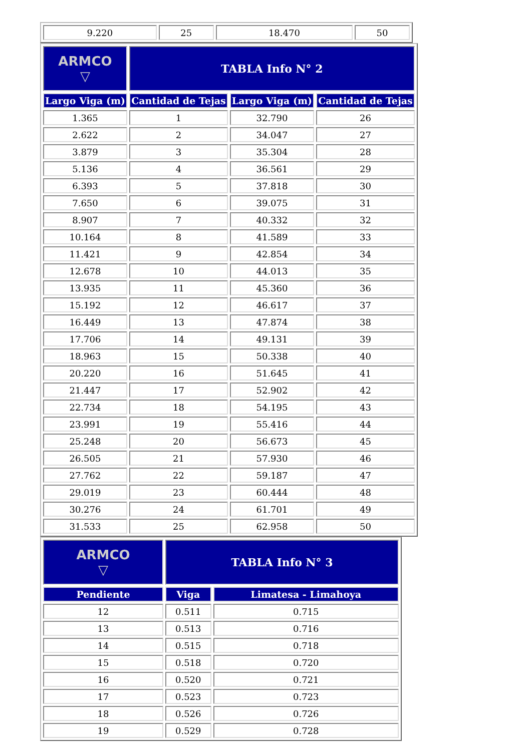| 9.220 | 25 | 18.470 | 50 |
| ARMCO ▽ | TABLA Info N° 2 | | |
| Largo Viga (m) | Cantidad de Tejas | Largo Viga (m) | Cantidad de Tejas |
| 1.365 | 1 | 32.790 | 26 |
| 2.622 | 2 | 34.047 | 27 |
| 3.879 | 3 | 35.304 | 28 |
| 5.136 | 4 | 36.561 | 29 |
| 6.393 | 5 | 37.818 | 30 |
| 7.650 | 6 | 39.075 | 31 |
| 8.907 | 7 | 40.332 | 32 |
| 10.164 | 8 | 41.589 | 33 |
| 11.421 | 9 | 42.854 | 34 |
| 12.678 | 10 | 44.013 | 35 |
| 13.935 | 11 | 45.360 | 36 |
| 15.192 | 12 | 46.617 | 37 |
| 16.449 | 13 | 47.874 | 38 |
| 17.706 | 14 | 49.131 | 39 |
| 18.963 | 15 | 50.338 | 40 |
| 20.220 | 16 | 51.645 | 41 |
| 21.447 | 17 | 52.902 | 42 |
| 22.734 | 18 | 54.195 | 43 |
| 23.991 | 19 | 55.416 | 44 |
| 25.248 | 20 | 56.673 | 45 |
| 26.505 | 21 | 57.930 | 46 |
| 27.762 | 22 | 59.187 | 47 |
| 29.019 | 23 | 60.444 | 48 |
| 30.276 | 24 | 61.701 | 49 |
| 31.533 | 25 | 62.958 | 50 |
| ARMCO ▽ | TABLA Info N° 3 | |
| Pendiente | Viga | Limatesa - Limahoya |
| 12 | 0.511 | 0.715 |
| 13 | 0.513 | 0.716 |
| 14 | 0.515 | 0.718 |
| 15 | 0.518 | 0.720 |
| 16 | 0.520 | 0.721 |
| 17 | 0.523 | 0.723 |
| 18 | 0.526 | 0.726 |
| 19 | 0.529 | 0.728 |